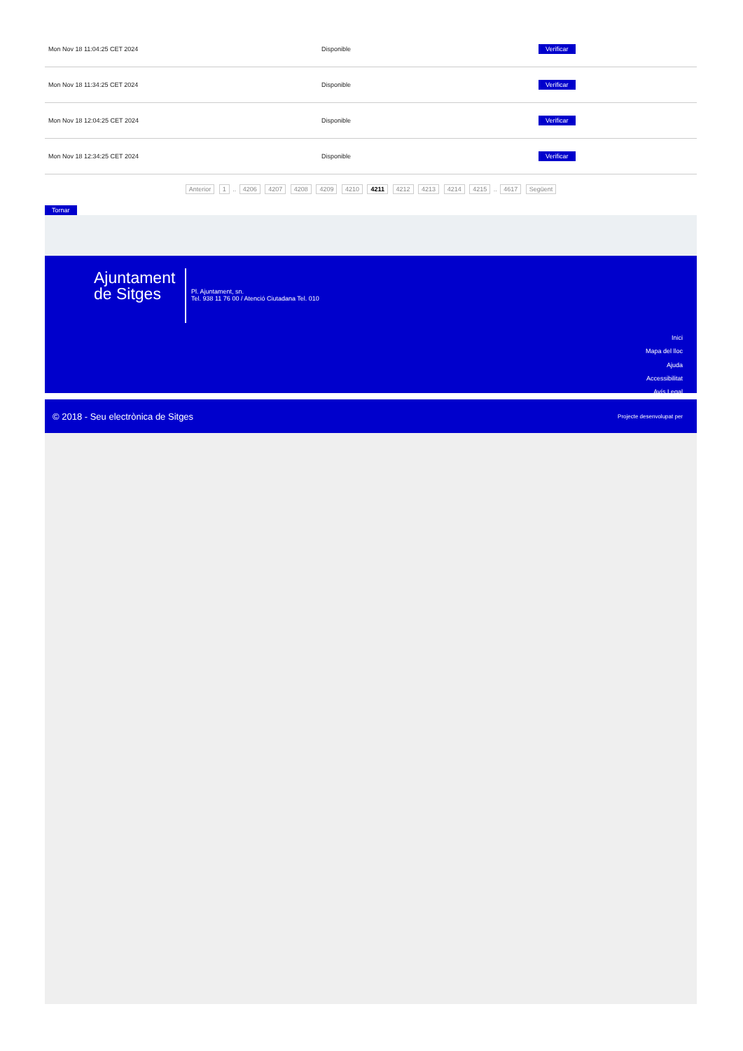| Mon Nov 18 11:04:25 CET 2024 | Disponible | Verificar |
| Mon Nov 18 11:34:25 CET 2024 | Disponible | Verificar |
| Mon Nov 18 12:04:25 CET 2024 | Disponible | Verificar |
| Mon Nov 18 12:34:25 CET 2024 | Disponible | Verificar |
Anterior 1 .. 4206 4207 4208 4209 4210 4211 4212 4213 4214 4215 .. 4617 Següent
Tornar
Ajuntament
de Sitges
Pl. Ajuntament, sn.
Tel. 938 11 76 00 / Atenció Ciutadana Tel. 010
Inici
Mapa del lloc
Ajuda
Accessibilitat
Avís Legal
© 2018 - Seu electrònica de Sitges Projecte desenvolupat per